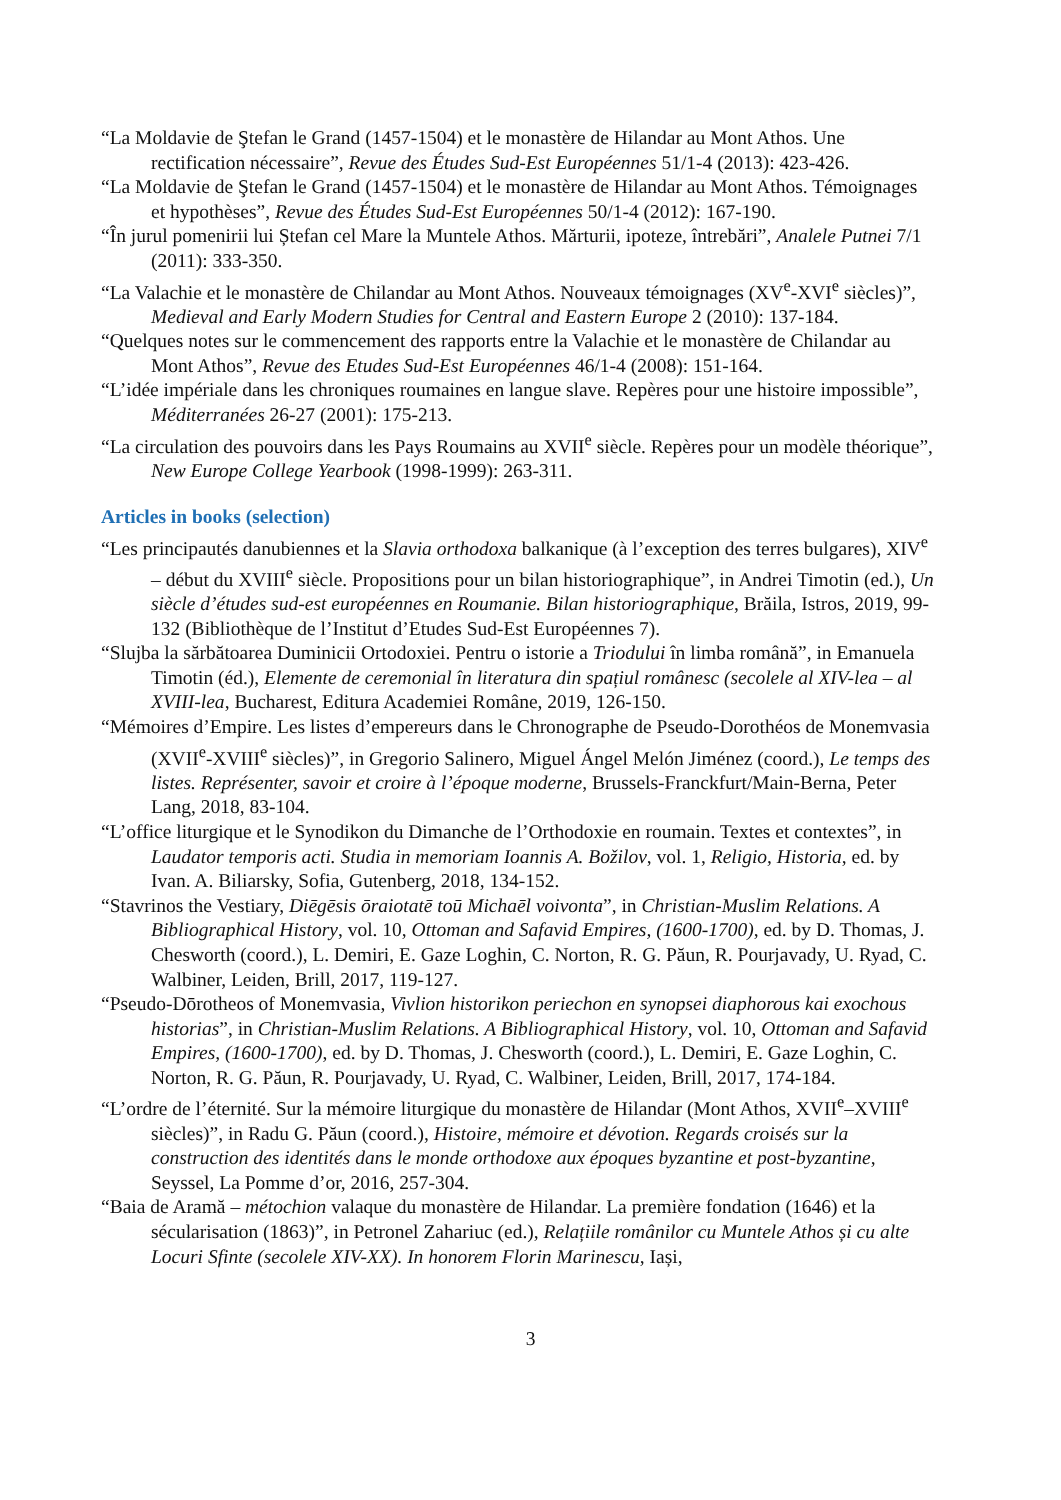“La Moldavie de Ştefan le Grand (1457-1504) et le monastère de Hilandar au Mont Athos. Une rectification nécessaire”, Revue des Études Sud-Est Européennes 51/1-4 (2013): 423-426.
“La Moldavie de Ştefan le Grand (1457-1504) et le monastère de Hilandar au Mont Athos. Témoignages et hypothèses”, Revue des Études Sud-Est Européennes 50/1-4 (2012): 167-190.
“În jurul pomenirii lui Ștefan cel Mare la Muntele Athos. Mărturii, ipoteze, întrebări”, Analele Putnei 7/1 (2011): 333-350.
“La Valachie et le monastère de Chilandar au Mont Athos. Nouveaux témoignages (XV<sup>e</sup>-XVI<sup>e</sup> siècles)”, Medieval and Early Modern Studies for Central and Eastern Europe 2 (2010): 137-184.
“Quelques notes sur le commencement des rapports entre la Valachie et le monastère de Chilandar au Mont Athos”, Revue des Etudes Sud-Est Européennes 46/1-4 (2008): 151-164.
“L’idée impériale dans les chroniques roumaines en langue slave. Repères pour une histoire impossible”, Méditerranées 26-27 (2001): 175-213.
“La circulation des pouvoirs dans les Pays Roumains au XVII<sup>e</sup> siècle. Repères pour un modèle théorique”, New Europe College Yearbook (1998-1999): 263-311.
Articles in books (selection)
“Les principautés danubiennes et la Slavia orthodoxa balkanique (à l’exception des terres bulgares), XIV<sup>e</sup> – début du XVIII<sup>e</sup> siècle. Propositions pour un bilan historiographique”, in Andrei Timotin (ed.), Un siècle d’études sud-est européennes en Roumanie. Bilan historiographique, Brăila, Istros, 2019, 99-132 (Bibliothèque de l’Institut d’Etudes Sud-Est Européennes 7).
“Slujba la sărbătoarea Duminicii Ortodoxiei. Pentru o istorie a Triodului în limba română”, in Emanuela Timotin (éd.), Elemente de ceremonial în literatura din spațiul românesc (secolele al XIV-lea – al XVIII-lea, Bucharest, Editura Academiei Române, 2019, 126-150.
“Mémoires d’Empire. Les listes d’empereurs dans le Chronographe de Pseudo-Dorothéos de Monemvasia (XVII<sup>e</sup>-XVIII<sup>e</sup> siècles)”, in Gregorio Salinero, Miguel Ángel Melón Jiménez (coord.), Le temps des listes. Représenter, savoir et croire à l’époque moderne, Brussels-Franckfurt/Main-Berna, Peter Lang, 2018, 83-104.
“L’office liturgique et le Synodikon du Dimanche de l’Orthodoxie en roumain. Textes et contextes”, in Laudator temporis acti. Studia in memoriam Ioannis A. Božilov, vol. 1, Religio, Historia, ed. by Ivan. A. Biliarsky, Sofia, Gutenberg, 2018, 134-152.
“Stavrinos the Vestiary, Diēgēsis ōraiotatē toū Michaēl voivonta”, in Christian-Muslim Relations. A Bibliographical History, vol. 10, Ottoman and Safavid Empires, (1600-1700), ed. by D. Thomas, J. Chesworth (coord.), L. Demiri, E. Gaze Loghin, C. Norton, R. G. Păun, R. Pourjavady, U. Ryad, C. Walbiner, Leiden, Brill, 2017, 119-127.
“Pseudo-Dōrotheos of Monemvasia, Vivlion historikon periechon en synopsei diaphorous kai exochous historias”, in Christian-Muslim Relations. A Bibliographical History, vol. 10, Ottoman and Safavid Empires, (1600-1700), ed. by D. Thomas, J. Chesworth (coord.), L. Demiri, E. Gaze Loghin, C. Norton, R. G. Păun, R. Pourjavady, U. Ryad, C. Walbiner, Leiden, Brill, 2017, 174-184.
“L’ordre de l’éternité. Sur la mémoire liturgique du monastère de Hilandar (Mont Athos, XVII<sup>e</sup>–XVIII<sup>e</sup> siècles)”, in Radu G. Păun (coord.), Histoire, mémoire et dévotion. Regards croisés sur la construction des identités dans le monde orthodoxe aux époques byzantine et post-byzantine, Seyssel, La Pomme d’or, 2016, 257-304.
“Baia de Aramă – métochion valaque du monastère de Hilandar. La première fondation (1646) et la sécularisation (1863)”, in Petronel Zahariuc (ed.), Relațiile românilor cu Muntele Athos și cu alte Locuri Sfinte (secolele XIV-XX). In honorem Florin Marinescu, Iași,
3